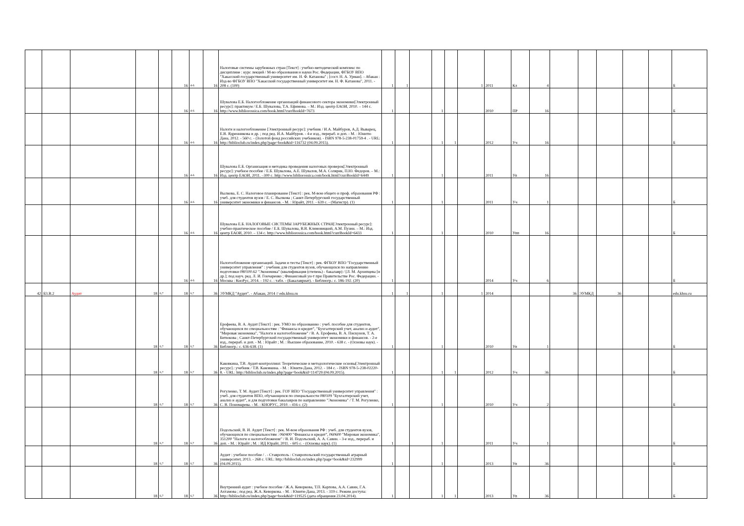| | | | | | 16 | 4-6 | 16 | Налоговые системы зарубежных стран [Текст] : учебно-методический комплекс по дисциплине : курс лекций / М-во образования и науки Рос. Федерации, ФГБОУ ВПО "Хакасский государственный университет им. Н. Ф. Катанова" ; [сост. Н. А. Урман]. - Абакан : Изд-во ФГБОУ ВПО "Хакасский государственный университет им. Н. Ф. Катанова", 2011. - 208 с. (100) | 1 | 1 | | | | 1 | 2011 | Кл | 4 | | | | | | Б |
| | | | | | 16 | 4-6 | 16 | Шувалова Е.Б. Налогообложение организаций финансового сектора экономики[Электронный ресурс]: практикум / Е.Б. Шувалова, Т.А. Ефимова. – М.: Изд. центр ЕАОИ, 2010. – 144 с. http://www.bibliorossica.com/book.html?currBookId=7673 | 1 | | | 1 | | | 2010 | ПР | 16 | | | | | | Б |
| | | | | | 16 | 4-6 | 16 | Налоги и налогообложение [Электронный ресурс]: учебник / И.А. Майбуров, А.Д. Выварец, Е.В. Ядренникова и др. ; под ред. И.А. Майбуров. - 4-е изд., перераб. и доп. - М. : Юнити-Дана, 2012. - 560 с. - (Золотой фонд российских учебников). - ISBN 978-5-238-01759-4 . - URL: http://biblioclub.ru/index.php?page=book&id=116732 (04.09.2015). | 1 | | | 1 | 1 | | 2012 | Уч | 16 | | | | | | Б |
| | | | | | 16 | 4-6 | 16 | Шувалова Е.Б. Организация и методика проведения налоговых проверок[Электронный ресурс]: учебное пособие / Е.Б. Шувалова, А.Е. Шувалов, М.А. Солярик, П.Ю. Федоров. – М.: Изд. центр ЕАОИ, 2011. –300 с. http://www.bibliorossica.com/book.html?currBookId=6449 | 1 | | | 1 | | | 2011 | Уп | 16 | | | | | | |
| | | | | | 16 | 4-6 | 16 | Вылкова, Е. С. Налоговое планирование [Текст] : рек. М-вом общего и проф. образования РФ : учеб. для студентов вузов / Е. С. Вылкова ; Санкт-Петербургский государственный университет экономики и финансов. - М. : Юрайт, 2011. - 639 с. - (Магистр). (1) | 1 | | | 1 | | | 2011 | Уч | 1 | | | | | | Б |
| | | | | | 16 | 4-6 | 16 | Шувалова Е.Б. НАЛОГОВЫЕ СИСТЕМЫ ЗАРУБЕЖНЫХ СТРАН[Электронный ресурс]: учебно-практическое пособие / Е.Б. Шувалова, В.В. Климовицкий, А.М. Пузин. – М.: Изд. центр ЕАОИ, 2010. – 134 с. http://www.bibliorossica.com/book.html?currBookId=6433 | 1 | | | 1 | | | 2010 | Упп | 16 | | | | | | Б |
| | | | | | 16 | 4-6 | 16 | Налогообложение организаций. Задачи и тесты [Текст] : рек. ФГБОУ ВПО "Государственный университет управления" : учебник для студентов вузов, обучающихся по направлению подготовки 080100.62 "Экономика" (квалификация (степень) - бакалавр) / [Л. М. Архипцева [и др.]; под науч. ред. Л. И. Гончаренко ; Финансовый ун-т при Правительстве Рос. Федерации. - Москва : КноРус, 2014. - 192 с. : табл. - (Бакалавриат). - Библиогр.: с. 186-192. (20) | 1 | | | | | | 2014 | Уч | 6 | | | | | | Б |
| 42 | Б3.В.2 | Аудит | 18 | 6,7 | 18 | 6,7 | 36 | ЭУМКД "Аудит". - Абакан, 2014 // edu.khsu.ru | 1 | 1 | | 1 | | 1 | 2014 | | | 36 | ЭУМКД | 36 | | | edu.khsu.ru |
| | | | 18 | 6,7 | 18 | 6,7 | 36 | Ерофеева, В. А. Аудит [Текст] : рек. УМО по образованию : учеб. пособие для студентов, обучающихся по специальностям : "Финансы и кредит", "Бухгалтерский учет, анализ и аудит", "Мировая экономика", "Налоги и налогообложение" / В. А. Ерофеева, В. А. Пискунов, Т. А. Битюкова ; Санкт-Петербургский государственный университет экономики и финансов. - 2-е изд., перераб. и доп. - М. : Юрайт ; М. : Высшее образование, 2010. - 638 с. - (Основы наук). - Библиогр.: с. 636-638. (1) | 1 | | | 1 | | | 2010 | Уп | 1 | | | | | | Б |
| | | | 18 | 6,7 | 18 | 6,7 | 36 | Каковкина, Т.В. Аудит-контроллинг. Теоретические и методологические основы[Электронный ресурс].: учебник / Т.В. Каковкина. - М. : Юнити-Дана, 2012. - 184 с. - ISBN 978-5-238-02220-8. - URL: http://biblioclub.ru/index.php?page=book&id=114729 (04.09.2015). | 1 | | | 1 | 1 | | 2012 | Уч | 36 | | | | | | Б |
| | | | 18 | 6,7 | 18 | 6,7 | 36 | Рогуленко, Т. М. Аудит [Текст] : рек. ГОУ ВПО "Государственный университет управления" : учеб. для студентов ВПО, обучающихся по специальности 080109 "Бухгалтерский учет, анализ и аудит", и для подготовки бакалавров по направлению "Экономика" / Т. М. Рогуленко, С. В. Пономарева. - М. : КНОРУС, 2010. - 416 с. (2) | 1 | | | 1 | | | 2010 | Уч | 2 | | | | | | Б |
| | | | 18 | 6,7 | 18 | 6,7 | 36 | Подольский, В. И. Аудит [Текст] : рек. М-вом образования РФ : учеб. для студентов вузов, обучающихся по специальностям : 060400 "Финансы и кредит", 060600 "Мировая экономика", 351200 "Налоги и налогообложение" / В. И. Подольский, А. А. Савин. - 3-е изд., перераб. и доп. - М. : Юрайт ; М. : ИД Юрайт, 2011. - 605 с. - (Основы наук). (1) | 1 | | | 1 | | | 2011 | Уч | 1 | | | | | | Б |
| | | | 18 | 6,7 | 18 | 6,7 | 36 | Аудит : учебное пособие / . - Ставрополь : Ставропольский государственный аграрный университет, 2013. - 268 с. URL: http://biblioclub.ru/index.php?page=book&id=232999 (04.09.2015). | 1 | | | 1 | | | 2013 | Уп | 36 | | | | | | Б |
| | | | 18 | 6,7 | 18 | 6,7 | 36 | Внутренний аудит : учебное пособие / Ж.А. Кеворкова, Т.П. Карпова, А.А. Савин, Г.А. Ахтамова ; под ред. Ж.А. Кеворкова. - М. : Юнити-Дана, 2013. - 319 с. Режим доступа: http://biblioclub.ru/index.php?page=book&id=119525 (дата обращения 23.04.2014). | 1 | | | 1 | 1 | | 2013 | Уп | 36 | | | | | | Б |